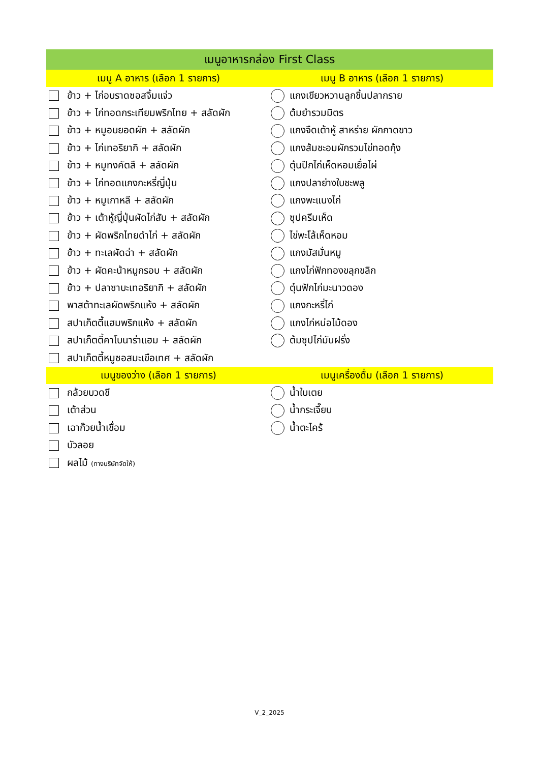| เมนูอาหารกล่อง First Class | |
| --- | --- |
| เมนู A อาหาร (เลือก 1 รายการ) | เมนู B อาหาร (เลือก 1 รายการ) |
| ข้าว + ไก่อบราดซอสจิ้มแจ่ว | แกงเขียวหวานลูกชิ้นปลากราย |
| ข้าว + ไก่ทอดกระเทียมพริกไทย + สลัดผัก | ต้มยำรวมมิตร |
| ข้าว + หมูอบยอดผัก + สลัดผัก | แกงจืดเต้าหู้ สาหร่าย ผักกาดขาว |
| ข้าว + ไก่เทอริยากิ + สลัดผัก | แกงส้มชะอมผักรวมไข่ทอดกุ้ง |
| ข้าว + หมูทงคัตสึ + สลัดผัก | ตุ๋นปีกไก่เห็ดหอมเยื่อไผ่ |
| ข้าว + ไก่ทอดแกงกะหรี่ญี่ปุ่น | แกงปลาย่างใบชะพลู |
| ข้าว + หมูเกาหลี + สลัดผัก | แกงพะแนงไก่ |
| ข้าว + เต้าหู้ญี่ปุ่นผัดไก่สับ + สลัดผัก | ซุปครีมเห็ด |
| ข้าว + ผัดพริกไทยดำไก่ + สลัดผัก | ไข่พะโล้เห็ดหอม |
| ข้าว + ทะเลผัดฉ่า + สลัดผัก | แกงมัสมั่นหมู |
| ข้าว + ผัดคะน้าหมูกรอบ + สลัดผัก | แกงไก่ฟักทองขลุกขลิก |
| ข้าว + ปลาซาบะเทอริยากิ + สลัดผัก | ตุ๋นฟักไก่มะนาวดอง |
| พาสต้าทะเลผัดพริกแห้ง + สลัดผัก | แกงกะหรี่ไก่ |
| สปาเก็ตตี้แฮมพริกแห้ง + สลัดผัก | แกงไก่หน่อไม้ดอง |
| สปาเก็ตตี้คาโบนาร่าแฮม + สลัดผัก | ต้มซุปไก่มันฝรั่ง |
| สปาเก็ตตี้หมูซอสมะเขือเทศ + สลัดผัก | |
| เมนูของว่าง (เลือก 1 รายการ) | เมนูเครื่องดื่ม (เลือก 1 รายการ) |
| กล้วยบวดชี | น้ำใบเตย |
| เต้าส่วน | น้ำกระเจี๊ยบ |
| เฉาก๊วยน้ำเชื่อม | น้ำตะไคร้ |
| บัวลอย | |
| ผลไม้ (ทางบริษัทจัดให้) | |
V_2_2025